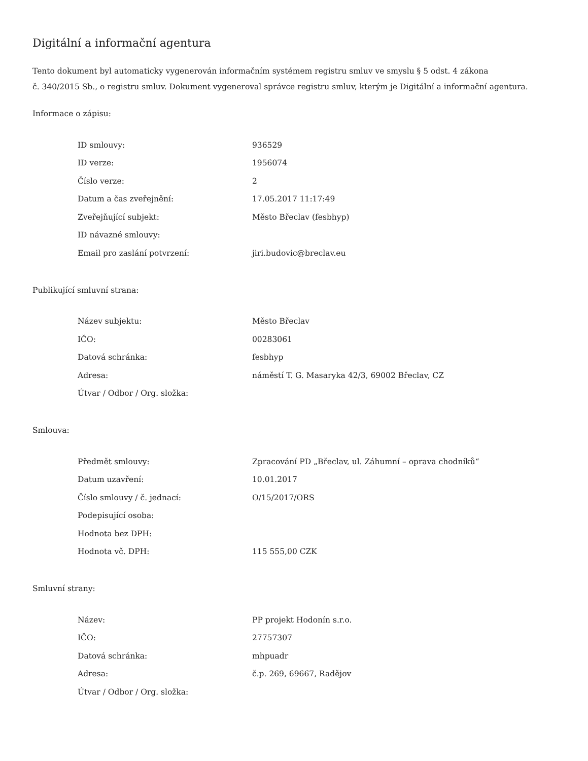Digitální a informační agentura
Tento dokument byl automaticky vygenerován informačním systémem registru smluv ve smyslu § 5 odst. 4 zákona
č. 340/2015 Sb., o registru smluv. Dokument vygeneroval správce registru smluv, kterým je Digitální a informační agentura.
Informace o zápisu:
| ID smlouvy: | 936529 |
| ID verze: | 1956074 |
| Číslo verze: | 2 |
| Datum a čas zveřejnění: | 17.05.2017 11:17:49 |
| Zveřejňující subjekt: | Město Břeclav (fesbhyp) |
| ID návazné smlouvy: | |
| Email pro zaslání potvrzení: | jiri.budovic@breclav.eu |
Publikující smluvní strana:
| Název subjektu: | Město Břeclav |
| IČO: | 00283061 |
| Datová schránka: | fesbhyp |
| Adresa: | náměstí T. G. Masaryka 42/3, 69002 Břeclav, CZ |
| Útvar / Odbor / Org. složka: | |
Smlouva:
| Předmět smlouvy: | Zpracování PD „Břeclav, ul. Záhumní – oprava chodníků“ |
| Datum uzavření: | 10.01.2017 |
| Číslo smlouvy / č. jednací: | O/15/2017/ORS |
| Podepisující osoba: | |
| Hodnota bez DPH: | |
| Hodnota vč. DPH: | 115 555,00 CZK |
Smluvní strany:
| Název: | PP projekt Hodonín s.r.o. |
| IČO: | 27757307 |
| Datová schránka: | mhpuadr |
| Adresa: | č.p. 269, 69667, Radějov |
| Útvar / Odbor / Org. složka: | |